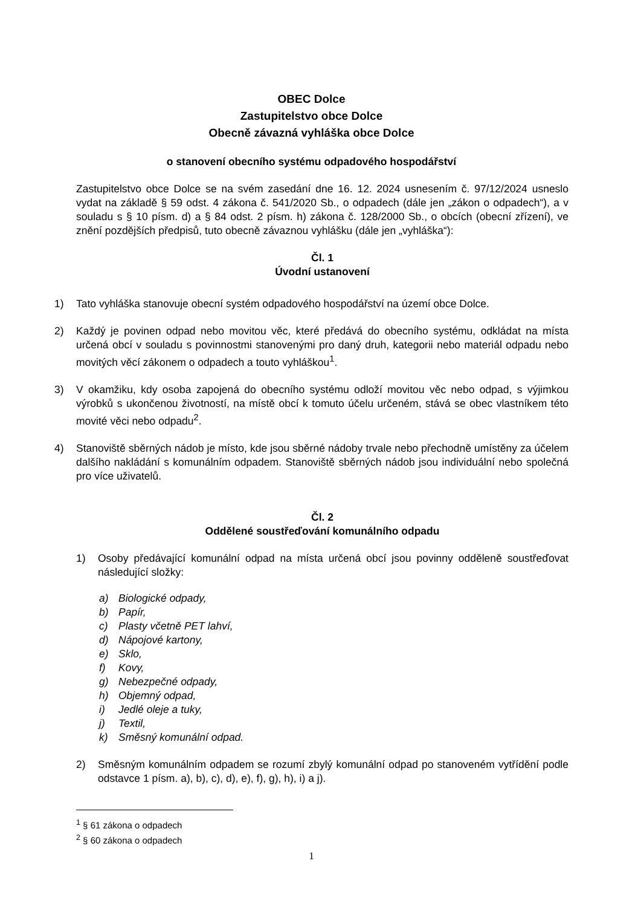OBEC Dolce
Zastupitelstvo obce Dolce
Obecně závazná vyhláška obce Dolce
o stanovení obecního systému odpadového hospodářství
Zastupitelstvo obce Dolce se na svém zasedání dne 16. 12. 2024 usnesením č. 97/12/2024 usneslo vydat na základě § 59 odst. 4 zákona č. 541/2020 Sb., o odpadech (dále jen „zákon o odpadech“), a v souladu s § 10 písm. d) a § 84 odst. 2 písm. h) zákona č. 128/2000 Sb., o obcích (obecní zřízení), ve znění pozdějších předpisů, tuto obecně závaznou vyhlášku (dále jen „vyhláška“):
Čl. 1
Úvodní ustanovení
1) Tato vyhláška stanovuje obecní systém odpadového hospodářství na území obce Dolce.
2) Každý je povinen odpad nebo movitou věc, které předává do obecního systému, odkládat na místa určená obcí v souladu s povinnostmi stanovenými pro daný druh, kategorii nebo materiál odpadu nebo movitých věcí zákonem o odpadech a touto vyhláškou<sup>1</sup>.
3) V okamžiku, kdy osoba zapojená do obecního systému odloží movitou věc nebo odpad, s výjimkou výrobků s ukončenou životností, na místě obcí k tomuto účelu určeném, stává se obec vlastníkem této movité věci nebo odpadu<sup>2</sup>.
4) Stanoviště sběrných nádob je místo, kde jsou sběrné nádoby trvale nebo přechodně umístěny za účelem dalšího nakládání s komunálním odpadem. Stanoviště sběrných nádob jsou individuální nebo společná pro více uživatelů.
Čl. 2
Oddělené soustřeďování komunálního odpadu
1) Osoby předávající komunální odpad na místa určená obcí jsou povinny odděleně soustřeďovat následující složky:
a) Biologické odpady,
b) Papír,
c) Plasty včetně PET lahví,
d) Nápojové kartony,
e) Sklo,
f) Kovy,
g) Nebezpečné odpady,
h) Objemný odpad,
i) Jedlé oleje a tuky,
j) Textil,
k) Směsný komunální odpad.
2) Směsným komunálním odpadem se rozumí zbylý komunální odpad po stanoveném vytřídění podle odstavce 1 písm. a), b), c), d), e), f), g), h), i) a j).
<sup>1</sup> § 61 zákona o odpadech
<sup>2</sup> § 60 zákona o odpadech
1